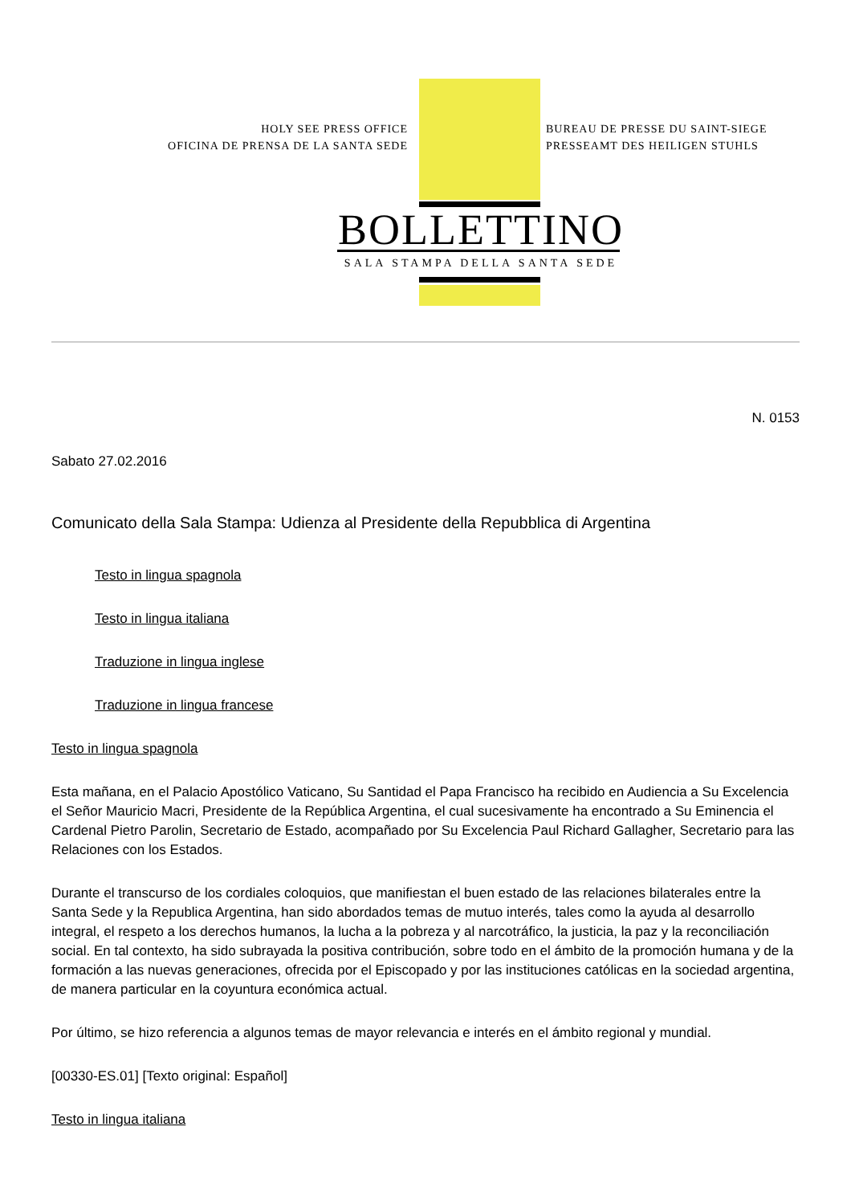HOLY SEE PRESS OFFICE
OFICINA DE PRENSA DE LA SANTA SEDE
BUREAU DE PRESSE DU SAINT-SIEGE
PRESSEAMT DES HEILIGEN STUHLS
BOLLETTINO
SALA STAMPA DELLA SANTA SEDE
N. 0153
Sabato 27.02.2016
Comunicato della Sala Stampa: Udienza al Presidente della Repubblica di Argentina
Testo in lingua spagnola
Testo in lingua italiana
Traduzione in lingua inglese
Traduzione in lingua francese
Testo in lingua spagnola
Esta mañana, en el Palacio Apostólico Vaticano, Su Santidad el Papa Francisco ha recibido en Audiencia a Su Excelencia el Señor Mauricio Macri, Presidente de la República Argentina, el cual sucesivamente ha encontrado a Su Eminencia el Cardenal Pietro Parolin, Secretario de Estado, acompañado por Su Excelencia Paul Richard Gallagher, Secretario para las Relaciones con los Estados.
Durante el transcurso de los cordiales coloquios, que manifiestan el buen estado de las relaciones bilaterales entre la Santa Sede y la Republica Argentina, han sido abordados temas de mutuo interés, tales como la ayuda al desarrollo integral, el respeto a los derechos humanos, la lucha a la pobreza y al narcotráfico, la justicia, la paz y la reconciliación social. En tal contexto, ha sido subrayada la positiva contribución, sobre todo en el ámbito de la promoción humana y de la formación a las nuevas generaciones, ofrecida por el Episcopado y por las instituciones católicas en la sociedad argentina, de manera particular en la coyuntura económica actual.
Por último, se hizo referencia a algunos temas de mayor relevancia e interés en el ámbito regional y mundial.
[00330-ES.01] [Texto original: Español]
Testo in lingua italiana